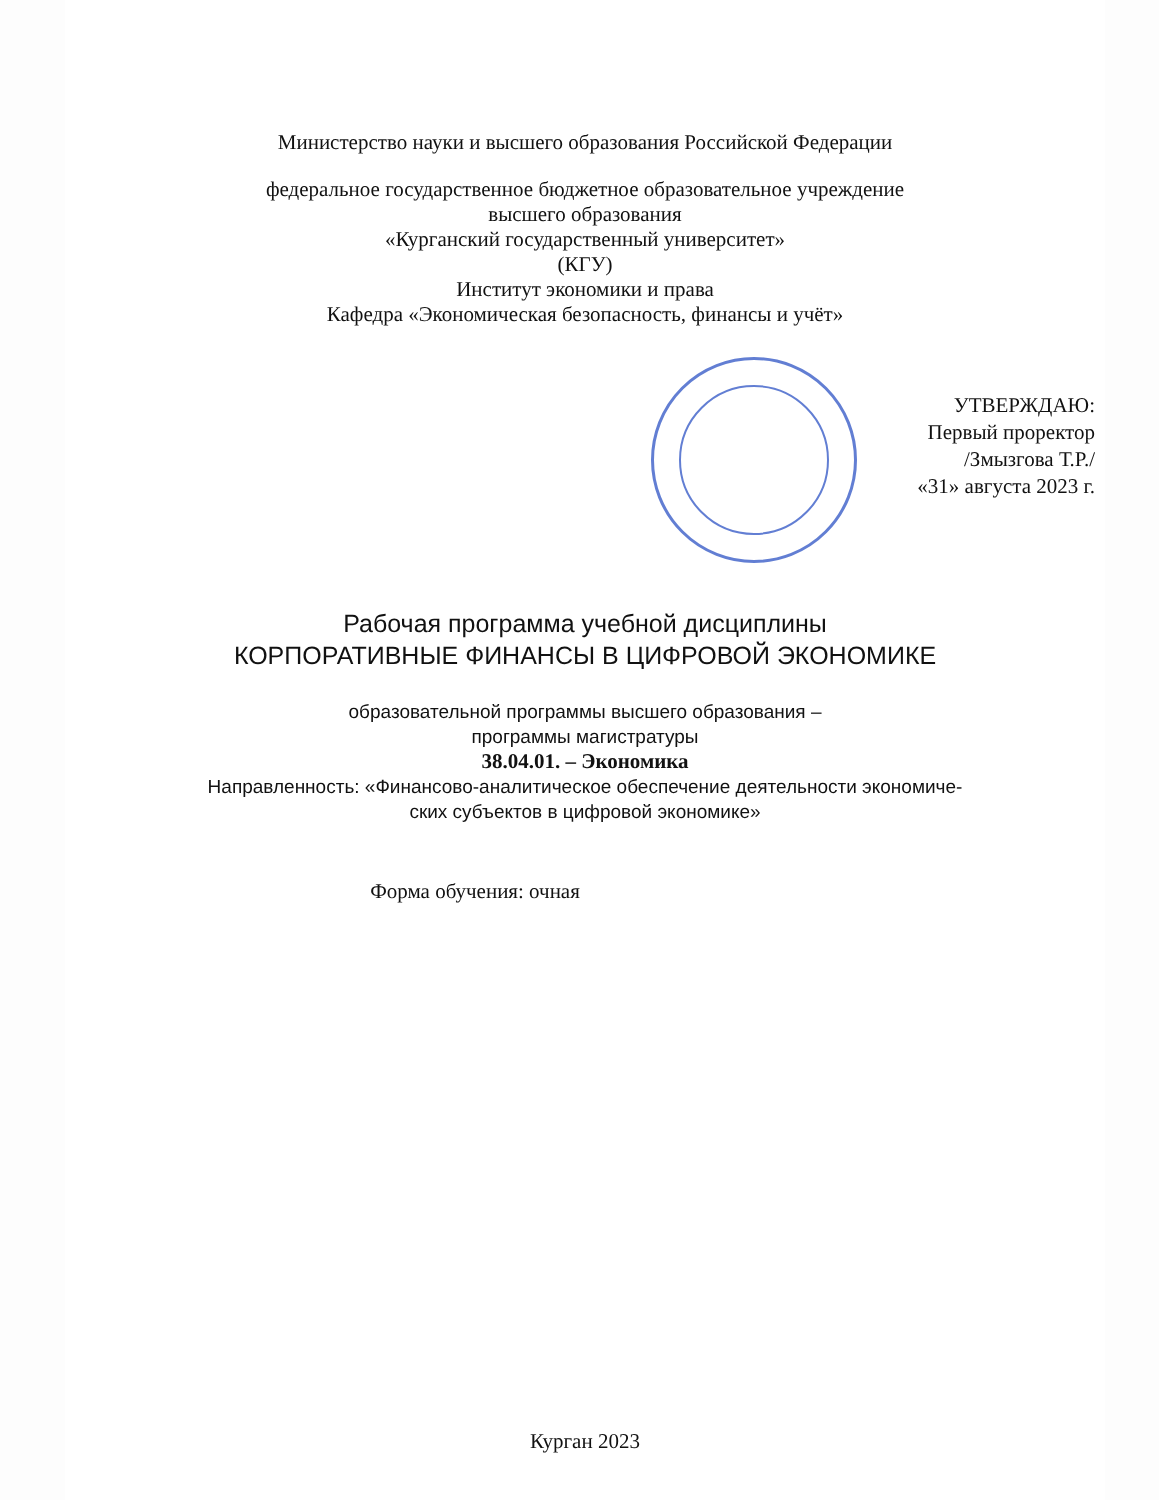Министерство науки и высшего образования Российской Федерации
федеральное государственное бюджетное образовательное учреждение
высшего образования
«Курганский государственный университет»
(КГУ)
Институт экономики и права
Кафедра «Экономическая безопасность, финансы и учёт»
УТВЕРЖДАЮ:
Первый проректор
/Змызгова Т.Р./
«31» августа 2023 г.
Рабочая программа учебной дисциплины
КОРПОРАТИВНЫЕ ФИНАНСЫ В ЦИФРОВОЙ ЭКОНОМИКЕ
образовательной программы высшего образования –
программы магистратуры
38.04.01. – Экономика
Направленность: «Финансово-аналитическое обеспечение деятельности экономиче-
ских субъектов в цифровой экономике»
Форма обучения: очная
Курган 2023